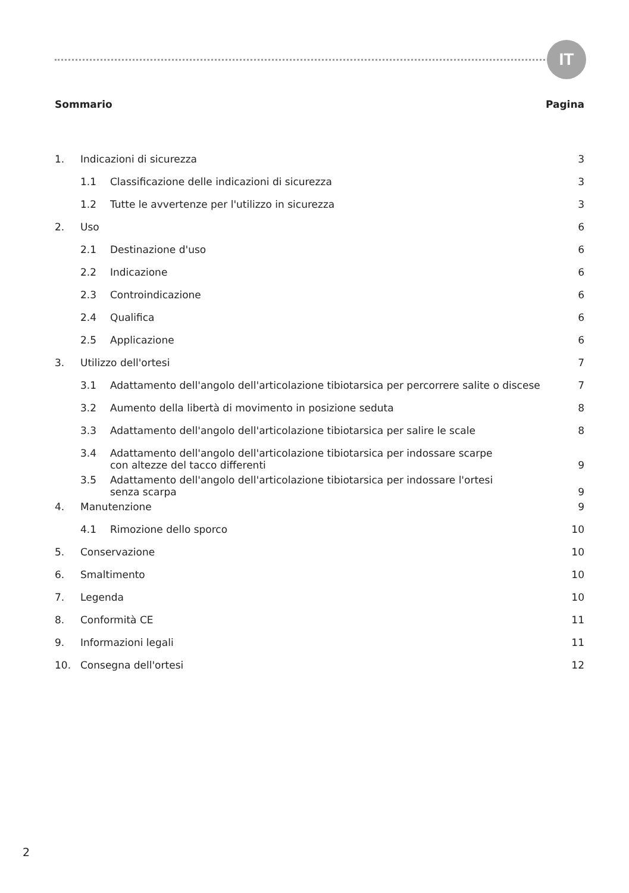IT
Sommario Pagina
| 1. | Indicazioni di sicurezza | | 3 |
| | 1.1 | Classificazione delle indicazioni di sicurezza | 3 |
| | 1.2 | Tutte le avvertenze per l'utilizzo in sicurezza | 3 |
| 2. | Uso | | 6 |
| | 2.1 | Destinazione d'uso | 6 |
| | 2.2 | Indicazione | 6 |
| | 2.3 | Controindicazione | 6 |
| | 2.4 | Qualifica | 6 |
| | 2.5 | Applicazione | 6 |
| 3. | Utilizzo dell'ortesi | | 7 |
| | 3.1 | Adattamento dell'angolo dell'articolazione tibiotarsica per percorrere salite o discese | 7 |
| | 3.2 | Aumento della libertà di movimento in posizione seduta | 8 |
| | 3.3 | Adattamento dell'angolo dell'articolazione tibiotarsica per salire le scale | 8 |
| | 3.4 | Adattamento dell'angolo dell'articolazione tibiotarsica per indossare scarpe con altezze del tacco differenti | 9 |
| | 3.5 | Adattamento dell'angolo dell'articolazione tibiotarsica per indossare l'ortesi senza scarpa | 9 |
| 4. | Manutenzione | | 9 |
| | 4.1 | Rimozione dello sporco | 10 |
| 5. | Conservazione | | 10 |
| 6. | Smaltimento | | 10 |
| 7. | Legenda | | 10 |
| 8. | Conformità CE | | 11 |
| 9. | Informazioni legali | | 11 |
| 10. | Consegna dell'ortesi | | 12 |
2